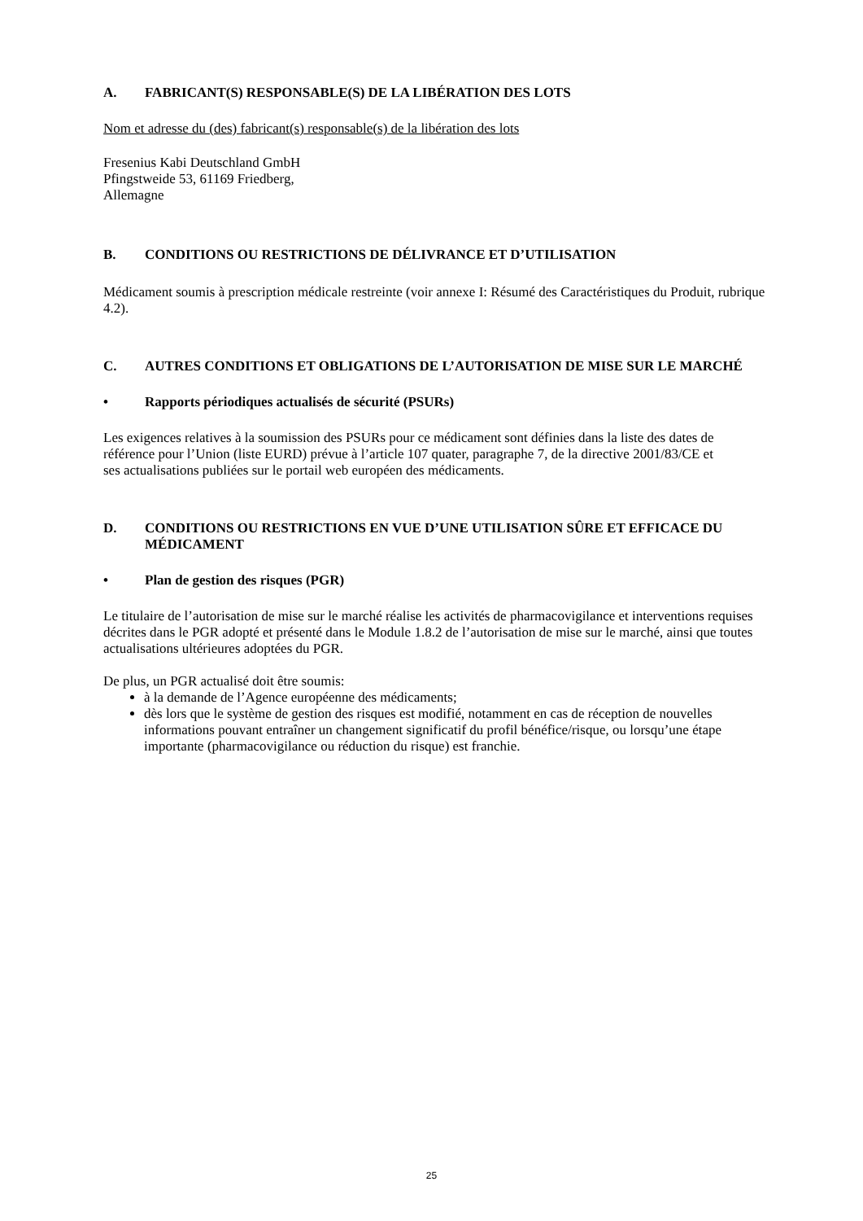A. FABRICANT(S) RESPONSABLE(S) DE LA LIBÉRATION DES LOTS
Nom et adresse du (des) fabricant(s) responsable(s) de la libération des lots
Fresenius Kabi Deutschland GmbH
Pfingstweide 53, 61169 Friedberg,
Allemagne
B. CONDITIONS OU RESTRICTIONS DE DÉLIVRANCE ET D’UTILISATION
Médicament soumis à prescription médicale restreinte (voir annexe I: Résumé des Caractéristiques du Produit, rubrique 4.2).
C. AUTRES CONDITIONS ET OBLIGATIONS DE L’AUTORISATION DE MISE SUR LE MARCHÉ
• Rapports périodiques actualisés de sécurité (PSURs)
Les exigences relatives à la soumission des PSURs pour ce médicament sont définies dans la liste des dates de référence pour l’Union (liste EURD) prévue à l’article 107 quater, paragraphe 7, de la directive 2001/83/CE et ses actualisations publiées sur le portail web européen des médicaments.
D. CONDITIONS OU RESTRICTIONS EN VUE D’UNE UTILISATION SÛRE ET EFFICACE DU MÉDICAMENT
• Plan de gestion des risques (PGR)
Le titulaire de l’autorisation de mise sur le marché réalise les activités de pharmacovigilance et interventions requises décrites dans le PGR adopté et présenté dans le Module 1.8.2 de l’autorisation de mise sur le marché, ainsi que toutes actualisations ultérieures adoptées du PGR.
De plus, un PGR actualisé doit être soumis:
à la demande de l’Agence européenne des médicaments;
dès lors que le système de gestion des risques est modifié, notamment en cas de réception de nouvelles informations pouvant entraîner un changement significatif du profil bénéfice/risque, ou lorsqu’une étape importante (pharmacovigilance ou réduction du risque) est franchie.
25